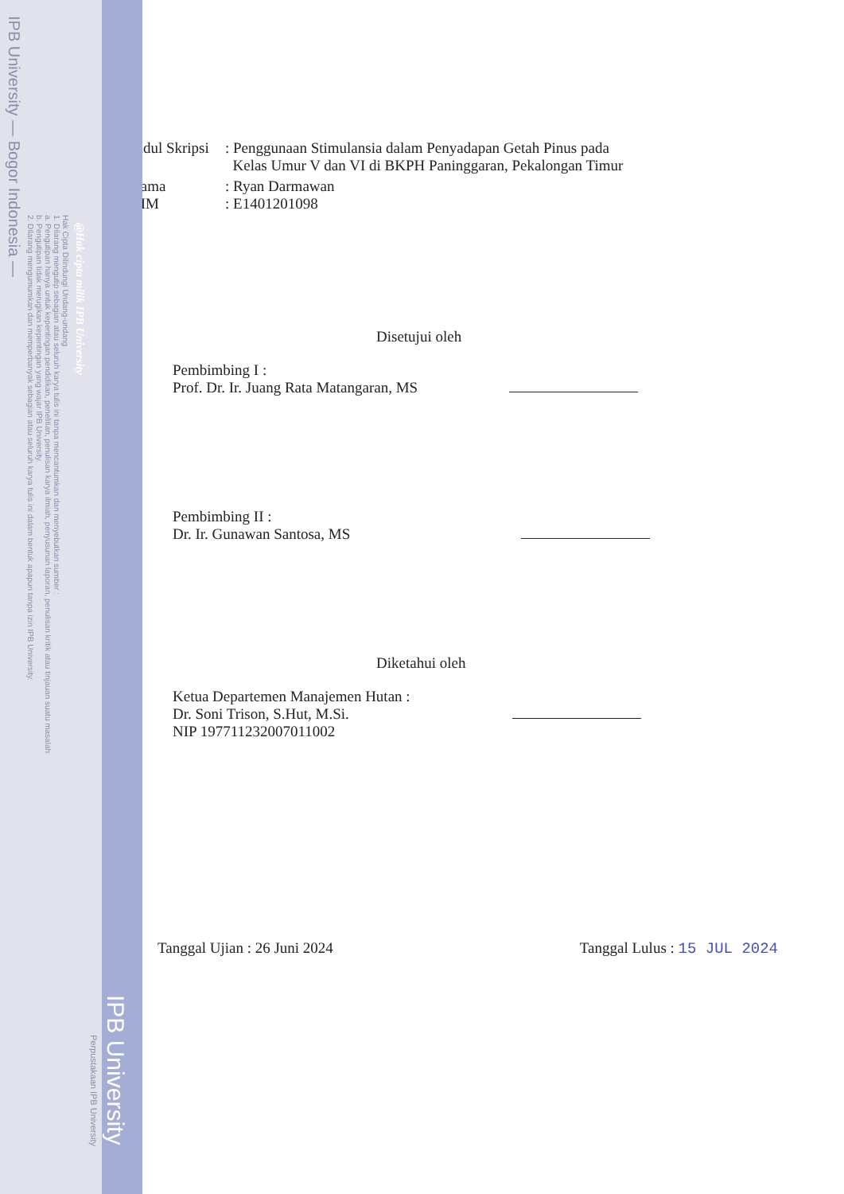IPB University — Bogor Indonesia —
Hak Cipta Dilindungi Undang-undang
1. Dilarang mengutip sebagian atau seluruh karya tulis ini tanpa mencantumkan dan menyebutkan sumber :
a. Pengutipan hanya untuk kepentingan pendidikan, penelitian, penulisan karya ilmiah, penyusunan laporan, penulisan kritik atau tinjauan suatu masalah
b. Pengutipan tidak merugikan kepentingan yang wajar IPB University.
2. Dilarang mengumumkan dan memperbanyak sebagian atau seluruh karya tulis ini dalam bentuk apapun tanpa izin IPB University.
@Hak cipta milik IPB University
Perpustakaan IPB University
IPB University
Judul Skripsi
: Penggunaan Stimulansia dalam Penyadapan Getah Pinus pada
Kelas Umur V dan VI di BKPH Paninggaran, Pekalongan Timur
Nama : Ryan Darmawan
NIM : E1401201098
Disetujui oleh
Pembimbing I :
Prof. Dr. Ir. Juang Rata Matangaran, MS
Pembimbing II :
Dr. Ir. Gunawan Santosa, MS
Diketahui oleh
Ketua Departemen Manajemen Hutan :
Dr. Soni Trison, S.Hut, M.Si.
NIP 197711232007011002
Tanggal Ujian : 26 Juni 2024 Tanggal Lulus : 15 JUL 2024